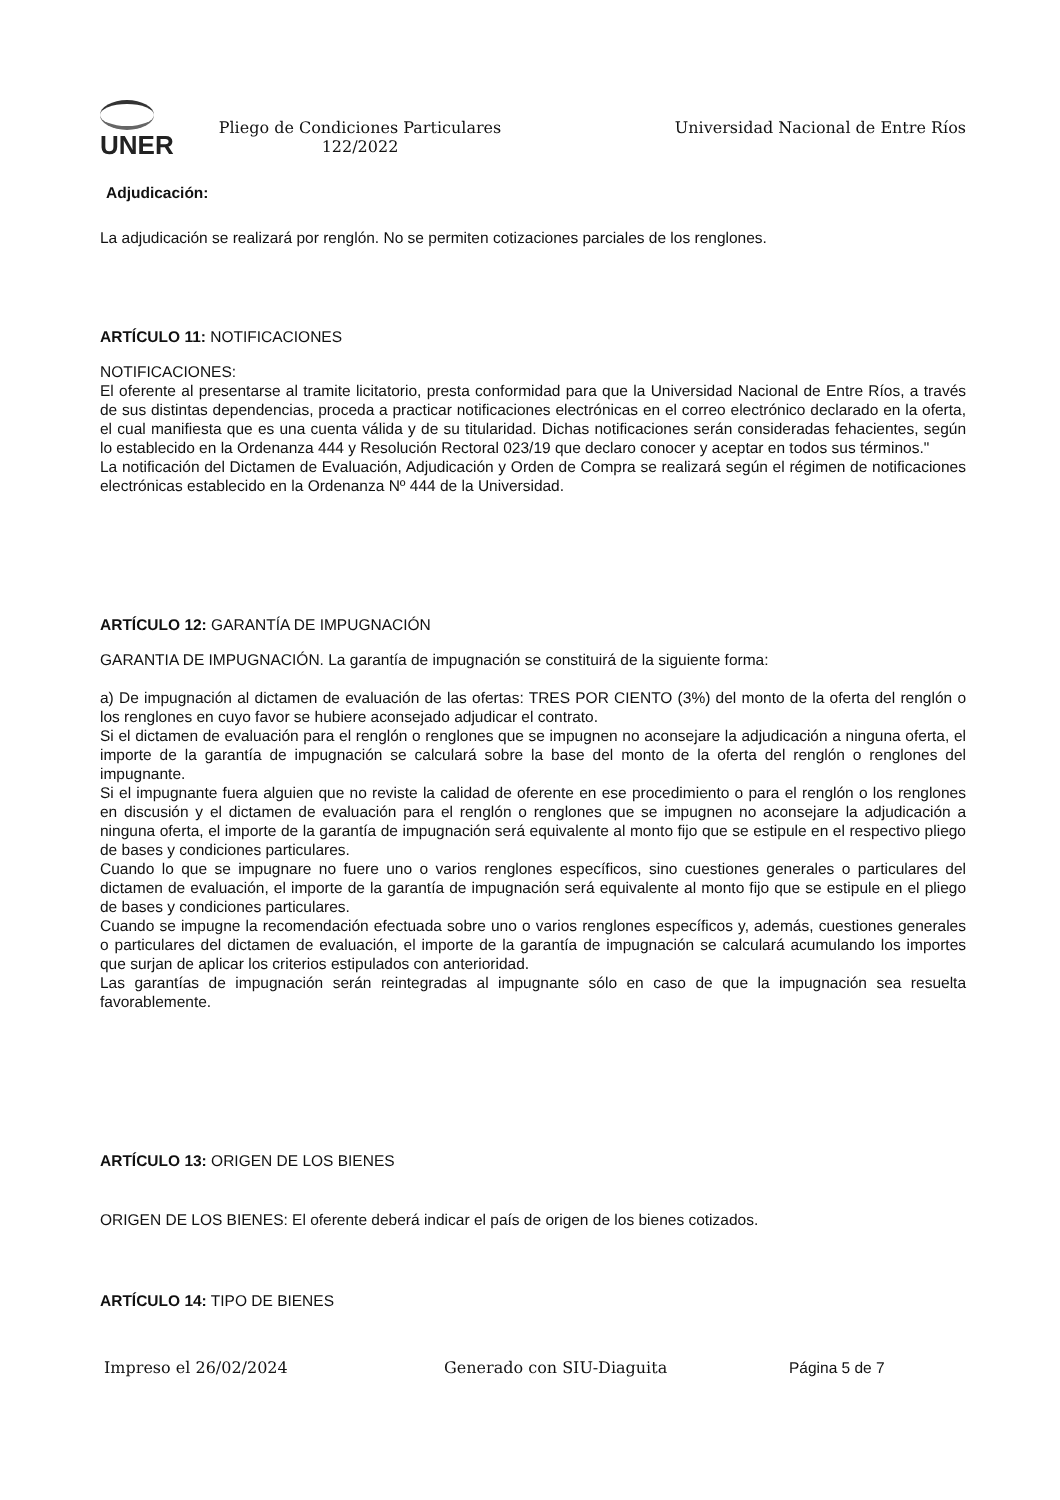UNER
Pliego de Condiciones Particulares 122/2022
Universidad Nacional de Entre Ríos
Adjudicación:
La adjudicación se realizará por renglón. No se permiten cotizaciones parciales de los renglones.
ARTÍCULO 11: NOTIFICACIONES
NOTIFICACIONES:
El oferente al presentarse al tramite licitatorio, presta conformidad para que la Universidad Nacional de Entre Ríos, a través de sus distintas dependencias, proceda a practicar notificaciones electrónicas en el correo electrónico declarado en la oferta, el cual manifiesta que es una cuenta válida y de su titularidad. Dichas notificaciones serán consideradas fehacientes, según lo establecido en la Ordenanza 444 y Resolución Rectoral 023/19 que declaro conocer y aceptar en todos sus términos."
La notificación del Dictamen de Evaluación, Adjudicación y Orden de Compra se realizará según el régimen de notificaciones electrónicas establecido en la Ordenanza Nº 444 de la Universidad.
ARTÍCULO 12: GARANTÍA DE IMPUGNACIÓN
GARANTIA DE IMPUGNACIÓN. La garantía de impugnación se constituirá de la siguiente forma:
a) De impugnación al dictamen de evaluación de las ofertas: TRES POR CIENTO (3%) del monto de la oferta del renglón o los renglones en cuyo favor se hubiere aconsejado adjudicar el contrato.
Si el dictamen de evaluación para el renglón o renglones que se impugnen no aconsejare la adjudicación a ninguna oferta, el importe de la garantía de impugnación se calculará sobre la base del monto de la oferta del renglón o renglones del impugnante.
Si el impugnante fuera alguien que no reviste la calidad de oferente en ese procedimiento o para el renglón o los renglones en discusión y el dictamen de evaluación para el renglón o renglones que se impugnen no aconsejare la adjudicación a ninguna oferta, el importe de la garantía de impugnación será equivalente al monto fijo que se estipule en el respectivo pliego de bases y condiciones particulares.
Cuando lo que se impugnare no fuere uno o varios renglones específicos, sino cuestiones generales o particulares del dictamen de evaluación, el importe de la garantía de impugnación será equivalente al monto fijo que se estipule en el pliego de bases y condiciones particulares.
Cuando se impugne la recomendación efectuada sobre uno o varios renglones específicos y, además, cuestiones generales o particulares del dictamen de evaluación, el importe de la garantía de impugnación se calculará acumulando los importes que surjan de aplicar los criterios estipulados con anterioridad.
Las garantías de impugnación serán reintegradas al impugnante sólo en caso de que la impugnación sea resuelta favorablemente.
ARTÍCULO 13: ORIGEN DE LOS BIENES
ORIGEN DE LOS BIENES: El oferente deberá indicar el país de origen de los bienes cotizados.
ARTÍCULO 14: TIPO DE BIENES
Impreso el 26/02/2024 Generado con SIU-Diaguita Página 5 de 7